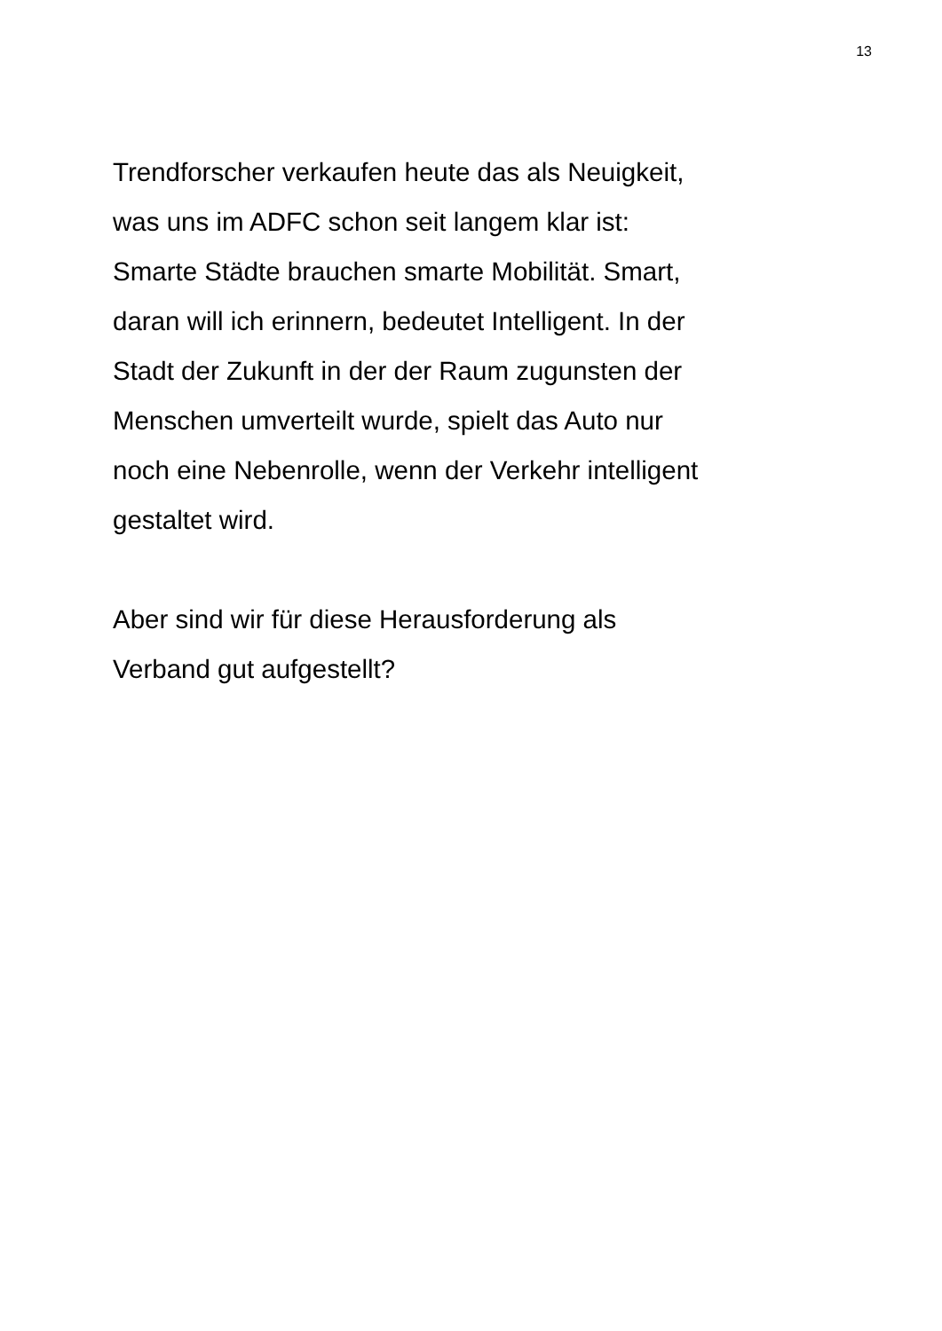13
Trendforscher verkaufen heute das als Neuigkeit,
was uns im ADFC schon seit langem klar ist:
Smarte Städte brauchen smarte Mobilität. Smart,
daran will ich erinnern, bedeutet Intelligent. In der
Stadt der Zukunft in der der Raum zugunsten der
Menschen umverteilt wurde, spielt das Auto nur
noch eine Nebenrolle, wenn der Verkehr intelligent
gestaltet wird.
Aber sind wir für diese Herausforderung als
Verband gut aufgestellt?